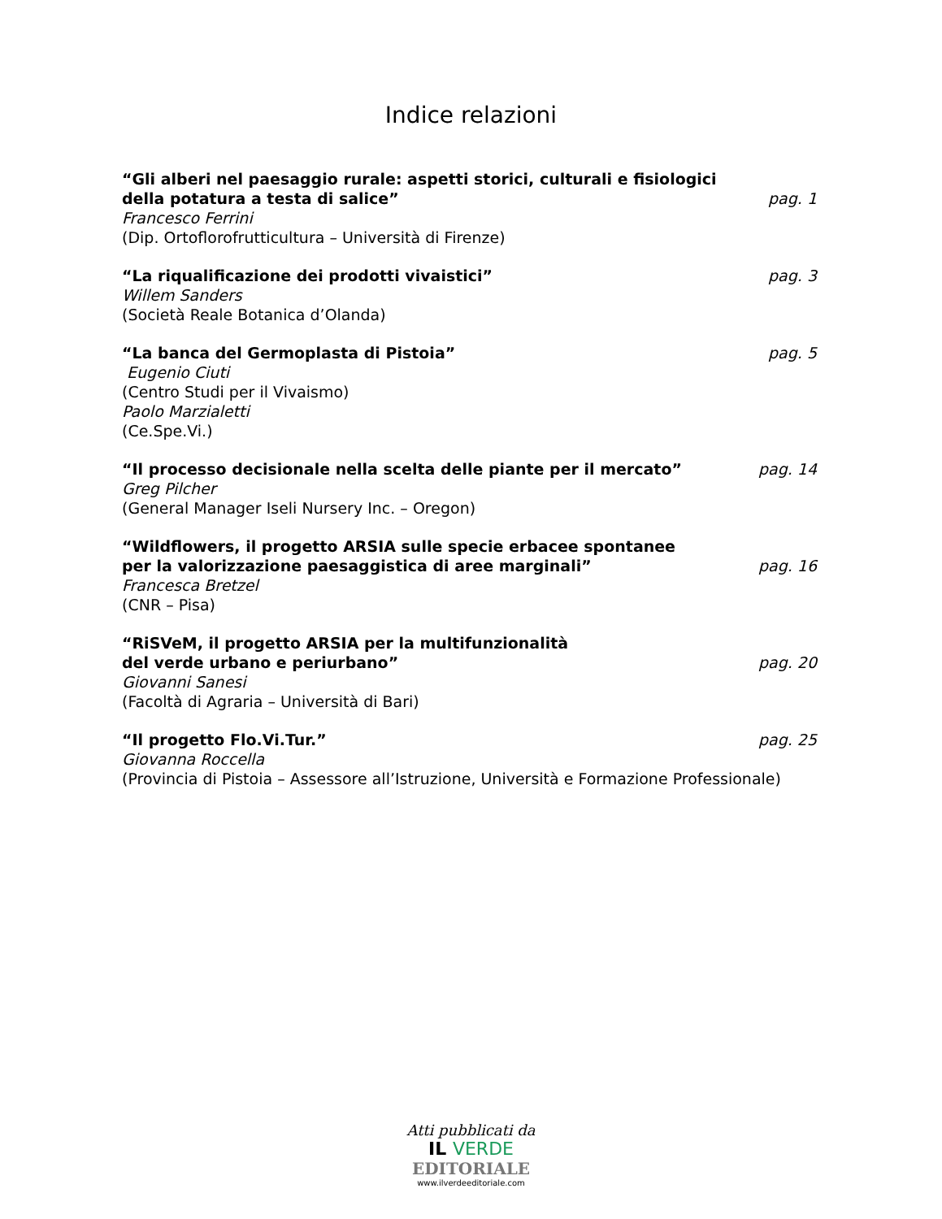Indice relazioni
“Gli alberi nel paesaggio rurale: aspetti storici, culturali e fisiologici
della potatura a testa di salice”
pag. 1
Francesco Ferrini
(Dip. Ortoflorofrutticultura – Università di Firenze)
“La riqualificazione dei prodotti vivaistici”
pag. 3
Willem Sanders
(Società Reale Botanica d’Olanda)
“La banca del Germoplasta di Pistoia”
pag. 5
Eugenio Ciuti
(Centro Studi per il Vivaismo)
Paolo Marzialetti
(Ce.Spe.Vi.)
“Il processo decisionale nella scelta delle piante per il mercato”
pag. 14
Greg Pilcher
(General Manager Iseli Nursery Inc. – Oregon)
“Wildflowers, il progetto ARSIA sulle specie erbacee spontanee
per la valorizzazione paesaggistica di aree marginali”
pag. 16
Francesca Bretzel
(CNR – Pisa)
“RiSVeM, il progetto ARSIA per la multifunzionalità
del verde urbano e periurbano”
pag. 20
Giovanni Sanesi
(Facoltà di Agraria – Università di Bari)
“Il progetto Flo.Vi.Tur.”
pag. 25
Giovanna Roccella
(Provincia di Pistoia – Assessore all’Istruzione, Università e Formazione Professionale)
Atti pubblicati da
IL VERDE
EDITORIALE
www.ilverdeeditoriale.com